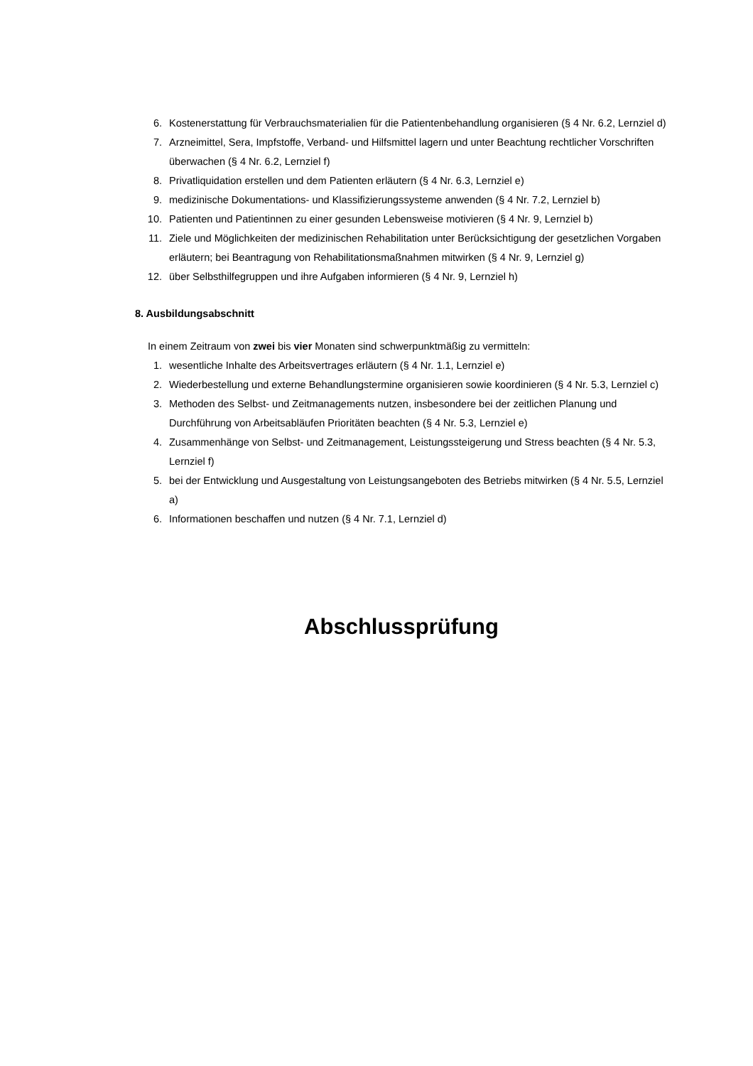6. Kostenerstattung für Verbrauchsmaterialien für die Patientenbehandlung organisieren (§ 4 Nr. 6.2, Lernziel d)
7. Arzneimittel, Sera, Impfstoffe, Verband- und Hilfsmittel lagern und unter Beachtung rechtlicher Vorschriften überwachen (§ 4 Nr. 6.2, Lernziel f)
8. Privatliquidation erstellen und dem Patienten erläutern (§ 4 Nr. 6.3, Lernziel e)
9. medizinische Dokumentations- und Klassifizierungssysteme anwenden (§ 4 Nr. 7.2, Lernziel b)
10. Patienten und Patientinnen zu einer gesunden Lebensweise motivieren (§ 4 Nr. 9, Lernziel b)
11. Ziele und Möglichkeiten der medizinischen Rehabilitation unter Berücksichtigung der gesetzlichen Vorgaben erläutern; bei Beantragung von Rehabilitationsmaßnahmen mitwirken (§ 4 Nr. 9, Lernziel g)
12. über Selbsthilfegruppen und ihre Aufgaben informieren (§ 4 Nr. 9, Lernziel h)
8. Ausbildungsabschnitt
In einem Zeitraum von zwei bis vier Monaten sind schwerpunktmäßig zu vermitteln:
1. wesentliche Inhalte des Arbeitsvertrages erläutern (§ 4 Nr. 1.1, Lernziel e)
2. Wiederbestellung und externe Behandlungstermine organisieren sowie koordinieren (§ 4 Nr. 5.3, Lernziel c)
3. Methoden des Selbst- und Zeitmanagements nutzen, insbesondere bei der zeitlichen Planung und Durchführung von Arbeitsabläufen Prioritäten beachten (§ 4 Nr. 5.3, Lernziel e)
4. Zusammenhänge von Selbst- und Zeitmanagement, Leistungssteigerung und Stress beachten (§ 4 Nr. 5.3, Lernziel f)
5. bei der Entwicklung und Ausgestaltung von Leistungsangeboten des Betriebs mitwirken (§ 4 Nr. 5.5, Lernziel a)
6. Informationen beschaffen und nutzen (§ 4 Nr. 7.1, Lernziel d)
Abschlussprüfung